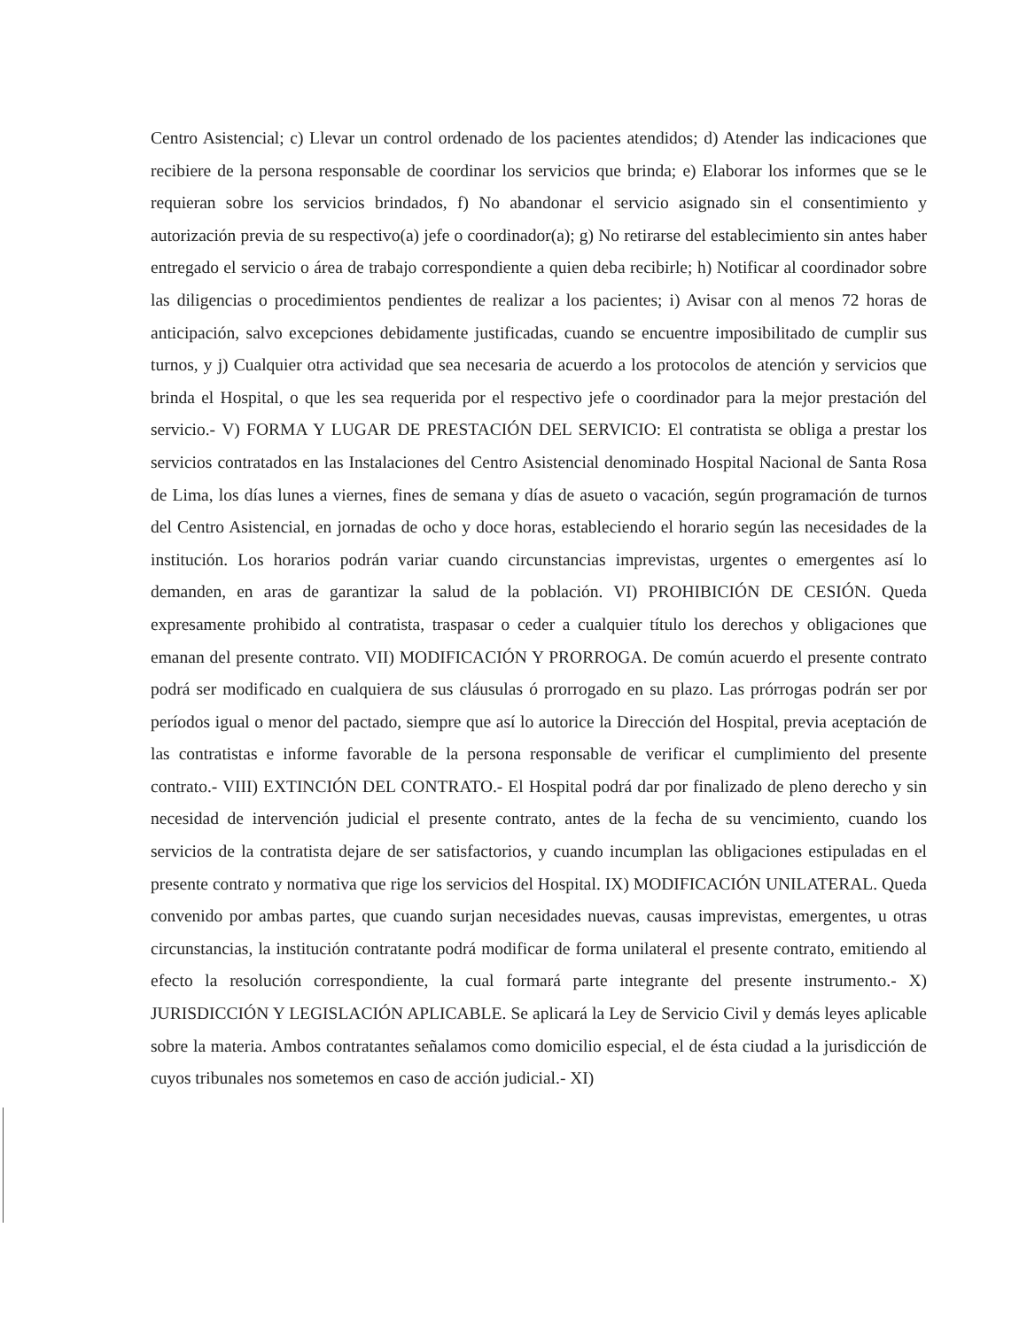Centro Asistencial; c) Llevar un control ordenado de los pacientes atendidos; d) Atender las indicaciones que recibiere de la persona responsable de coordinar los servicios que brinda; e) Elaborar los informes que se le requieran sobre los servicios brindados, f) No abandonar el servicio asignado sin el consentimiento y autorización previa de su respectivo(a) jefe o coordinador(a); g) No retirarse del establecimiento sin antes haber entregado el servicio o área de trabajo correspondiente a quien deba recibirle; h) Notificar al coordinador sobre las diligencias o procedimientos pendientes de realizar a los pacientes; i) Avisar con al menos 72 horas de anticipación, salvo excepciones debidamente justificadas, cuando se encuentre imposibilitado de cumplir sus turnos, y j) Cualquier otra actividad que sea necesaria de acuerdo a los protocolos de atención y servicios que brinda el Hospital, o que les sea requerida por el respectivo jefe o coordinador para la mejor prestación del servicio.- V) FORMA Y LUGAR DE PRESTACIÓN DEL SERVICIO: El contratista se obliga a prestar los servicios contratados en las Instalaciones del Centro Asistencial denominado Hospital Nacional de Santa Rosa de Lima, los días lunes a viernes, fines de semana y días de asueto o vacación, según programación de turnos del Centro Asistencial, en jornadas de ocho y doce horas, estableciendo el horario según las necesidades de la institución. Los horarios podrán variar cuando circunstancias imprevistas, urgentes o emergentes así lo demanden, en aras de garantizar la salud de la población. VI) PROHIBICIÓN DE CESIÓN. Queda expresamente prohibido al contratista, traspasar o ceder a cualquier título los derechos y obligaciones que emanan del presente contrato. VII) MODIFICACIÓN Y PRORROGA. De común acuerdo el presente contrato podrá ser modificado en cualquiera de sus cláusulas ó prorrogado en su plazo. Las prórrogas podrán ser por períodos igual o menor del pactado, siempre que así lo autorice la Dirección del Hospital, previa aceptación de las contratistas e informe favorable de la persona responsable de verificar el cumplimiento del presente contrato.- VIII) EXTINCIÓN DEL CONTRATO.- El Hospital podrá dar por finalizado de pleno derecho y sin necesidad de intervención judicial el presente contrato, antes de la fecha de su vencimiento, cuando los servicios de la contratista dejare de ser satisfactorios, y cuando incumplan las obligaciones estipuladas en el presente contrato y normativa que rige los servicios del Hospital. IX) MODIFICACIÓN UNILATERAL. Queda convenido por ambas partes, que cuando surjan necesidades nuevas, causas imprevistas, emergentes, u otras circunstancias, la institución contratante podrá modificar de forma unilateral el presente contrato, emitiendo al efecto la resolución correspondiente, la cual formará parte integrante del presente instrumento.- X) JURISDICCIÓN Y LEGISLACIÓN APLICABLE. Se aplicará la Ley de Servicio Civil y demás leyes aplicable sobre la materia. Ambos contratantes señalamos como domicilio especial, el de ésta ciudad a la jurisdicción de cuyos tribunales nos sometemos en caso de acción judicial.- XI)